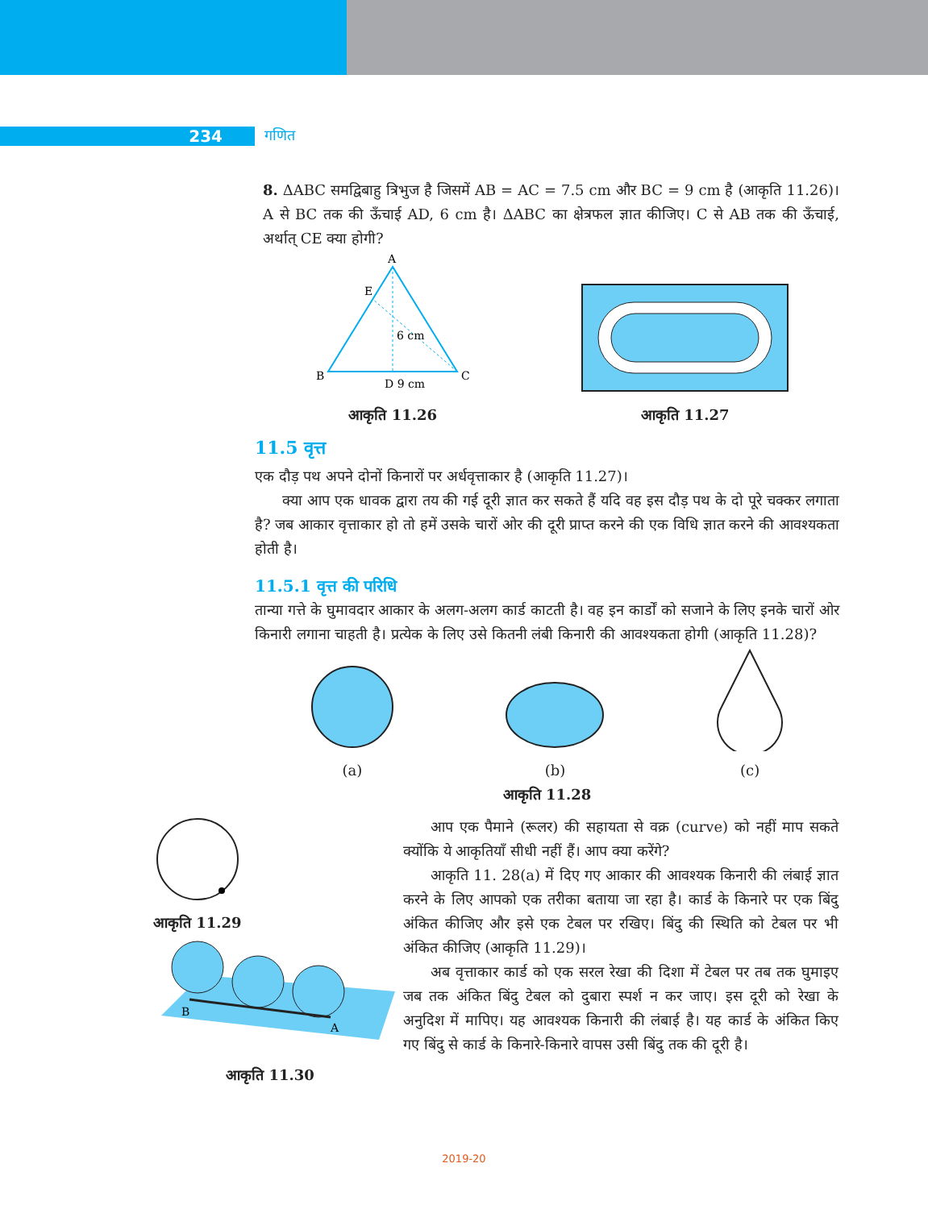234 गणित
8. ΔABC समद्विबाहु त्रिभुज है जिसमें AB = AC = 7.5 cm और BC = 9 cm है (आकृति 11.26)। A से BC तक की ऊँचाई AD, 6 cm है। ΔABC का क्षेत्रफल ज्ञात कीजिए। C से AB तक की ऊँचाई, अर्थात् CE क्या होगी?
A
B
C
E
D 9 cm
6 cm
आकृति 11.26
आकृति 11.27
11.5 वृत्त
एक दौड़ पथ अपने दोनों किनारों पर अर्धवृत्ताकार है (आकृति 11.27)।
क्या आप एक धावक द्वारा तय की गई दूरी ज्ञात कर सकते हैं यदि वह इस दौड़ पथ के दो पूरे चक्कर लगाता है? जब आकार वृत्ताकार हो तो हमें उसके चारों ओर की दूरी प्राप्त करने की एक विधि ज्ञात करने की आवश्यकता होती है।
11.5.1 वृत्त की परिधि
तान्या गत्ते के घुमावदार आकार के अलग-अलग कार्ड काटती है। वह इन कार्डों को सजाने के लिए इनके चारों ओर किनारी लगाना चाहती है। प्रत्येक के लिए उसे कितनी लंबी किनारी की आवश्यकता होगी (आकृति 11.28)?
(a)
(b)
(c)
आकृति 11.28
आकृति 11.29
B
A
आकृति 11.30
आप एक पैमाने (रूलर) की सहायता से वक्र (curve) को नहीं माप सकते क्योंकि ये आकृतियाँ सीधी नहीं हैं। आप क्या करेंगे?
आकृति 11. 28(a) में दिए गए आकार की आवश्यक किनारी की लंबाई ज्ञात करने के लिए आपको एक तरीका बताया जा रहा है। कार्ड के किनारे पर एक बिंदु अंकित कीजिए और इसे एक टेबल पर रखिए। बिंदु की स्थिति को टेबल पर भी अंकित कीजिए (आकृति 11.29)।
अब वृत्ताकार कार्ड को एक सरल रेखा की दिशा में टेबल पर तब तक घुमाइए जब तक अंकित बिंदु टेबल को दुबारा स्पर्श न कर जाए। इस दूरी को रेखा के अनुदिश में मापिए। यह आवश्यक किनारी की लंबाई है। यह कार्ड के अंकित किए गए बिंदु से कार्ड के किनारे-किनारे वापस उसी बिंदु तक की दूरी है।
2019-20